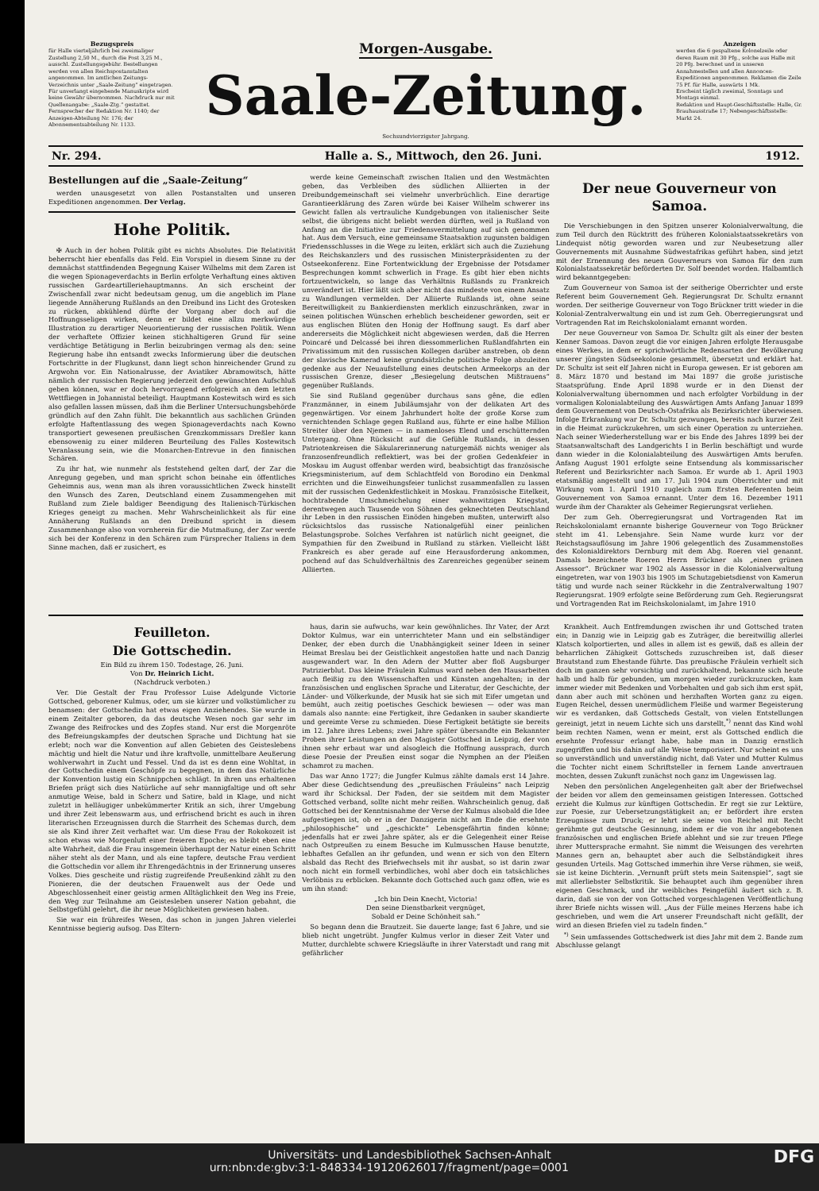Bezugspreis
für Halle vierteljährlich bei zweimaliger Zustellung 2,50 M., durch die Post 3,25 M., ausschl. Zustellungsgebühr. Bestellungen werden von allen Reichspostanstalten angenommen. Im amtlichen Zeitungs-Verzeichnis unter „Saale-Zeitung“ eingetragen.
Für unverlangt eingehende Manuskripte wird keine Gewähr übernommen. Nachdruck nur mit Quellenangabe: „Saale-Ztg.“ gestattet.
Fernsprecher der Redaktion Nr. 1140; der Anzeigen-Abteilung Nr. 176; der Abonnementsabteilung Nr. 1133.
Morgen-Ausgabe.
Saale-Zeitung.
Sechsundvierzigster Jahrgang.
Anzeigen
werden die 6 gespaltene Kolonelzeile oder deren Raum mit 30 Pfg., solche aus Halle mit 20 Pfg. berechnet und in unseren Annahmestellen und allen Annoncen-Expeditionen angenommen. Reklamen die Zeile 75 Pf. für Halle, auswärts 1 Mk.
Erscheint täglich zweimal, Sonntags und Montags einmal.
Redaktion und Haupt-Geschäftsstelle: Halle, Gr. Brauhausstraße 17; Nebengeschäftsstelle: Markt 24.
Nr. 294. Halle a. S., Mittwoch, den 26. Juni. 1912.
Bestellungen auf die „Saale-Zeitung“
werden unausgesetzt von allen Postanstalten und unseren Expeditionen angenommen. Der Verlag.
Hohe Politik.
✠ Auch in der hohen Politik gibt es nichts Absolutes. Die Relativität beherrscht hier ebenfalls das Feld. Ein Vorspiel in diesem Sinne zu der demnächst stattfindenden Begegnung Kaiser Wilhelms mit dem Zaren ist die wegen Spionageverdachts in Berlin erfolgte Verhaftung eines aktiven russischen Gardeartilleriehauptmanns. An sich erscheint der Zwischenfall zwar nicht bedeutsam genug, um die angeblich im Plane liegende Annäherung Rußlands an den Dreibund ins Licht des Grotesken zu rücken, abkühlend dürfte der Vorgang aber doch auf die Hoffnungsseligen wirken, denn er bildet eine allzu merkwürdige Illustration zu derartiger Neuorientierung der russischen Politik. Wenn der verhaftete Offizier keinen stichhaltigeren Grund für seine verdächtige Betätigung in Berlin beizubringen vermag als den: seine Regierung habe ihn entsandt zwecks Informierung über die deutschen Fortschritte in der Flugkunst, dann liegt schon hinreichender Grund zu Argwohn vor. Ein Nationalrusse, der Aviatiker Abramowitsch, hätte nämlich der russischen Regierung jederzeit den gewünschten Aufschluß geben können, war er doch hervorragend erfolgreich an dem letzten Wettfliegen in Johannistal beteiligt. Hauptmann Kostewitsch wird es sich also gefallen lassen müssen, daß ihm die Berliner Untersuchungsbehörde gründlich auf den Zahn fühlt. Die bekanntlich aus sachlichen Gründen erfolgte Haftentlassung des wegen Spionageverdachts nach Kowno transportiert gewesenen preußischen Grenzkommissars Dreßler kann ebensowenig zu einer milderen Beurteilung des Falles Kostewitsch Veranlassung sein, wie die Monarchen-Entrevue in den finnischen Schären.
Zu ihr hat, wie nunmehr als feststehend gelten darf, der Zar die Anregung gegeben, und man spricht schon beinahe ein öffentliches Geheimnis aus, wenn man als ihren voraussichtlichen Zweck hinstellt den Wunsch des Zaren, Deutschland einem Zusammengehen mit Rußland zum Ziele baldiger Beendigung des Italienisch-Türkischen Krieges geneigt zu machen. Mehr Wahrscheinlichkeit als für eine Annäherung Rußlands an den Dreibund spricht in diesem Zusammenhange also von vornherein für die Mutmaßung, der Zar werde sich bei der Konferenz in den Schären zum Fürsprecher Italiens in dem Sinne machen, daß er zusichert, es
werde keine Gemeinschaft zwischen Italien und den Westmächten geben, das Verbleiben des südlichen Alliierten in der Dreibundgemeinschaft sei vielmehr unverbrüchlich. Eine derartige Garantieerklärung des Zaren würde bei Kaiser Wilhelm schwerer ins Gewicht fallen als vertrauliche Kundgebungen von italienischer Seite selbst, die übrigens nicht beliebt werden dürften, weil ja Rußland von Anfang an die Initiative zur Friedensvermittelung auf sich genommen hat. Aus dem Versuch, eine gemeinsame Staatsaktion zugunsten baldigen Friedensschlusses in die Wege zu leiten, erklärt sich auch die Zuziehung des Reichskanzlers und des russischen Ministerpräsidenten zu der Ostseekonferenz. Eine Fortentwicklung der Ergebnisse der Potsdamer Besprechungen kommt schwerlich in Frage. Es gibt hier eben nichts fortzuentwickeln, so lange das Verhältnis Rußlands zu Frankreich unverändert ist. Hier läßt sich aber nicht das mindeste von einem Ansatz zu Wandlungen vermelden. Der Alliierte Rußlands ist, ohne seine Bereitwilligkeit zu Bankierdiensten merklich einzuschränken, zwar in seinen politischen Wünschen erheblich bescheidener geworden, seit er aus englischen Blüten den Honig der Hoffnung saugt. Es darf aber andererseits die Möglichkeit nicht abgewiesen werden, daß die Herren Poincaré und Delcassé bei ihren diessommerlichen Rußlandfahrten ein Privatissimum mit den russischen Kollegen darüber anstreben, ob denn der slavische Kamerad keine grundsätzliche politische Folge abzuleiten gedenke aus der Neuaufstellung eines deutschen Armeekorps an der russischen Grenze, dieser „Besiegelung deutschen Mißtrauens“ gegenüber Rußlands.
Sie sind Rußland gegenüber durchaus sans gêne, die edlen Franzmänner, in einem Jubiläumsjahr von der delikaten Art des gegenwärtigen. Vor einem Jahrhundert holte der große Korse zum vernichtenden Schlage gegen Rußland aus, führte er eine halbe Million Streiter über den Njemen — in namenloses Elend und erschütternden Untergang. Ohne Rücksicht auf die Gefühle Rußlands, in dessen Patriotenkreisen die Säkularerinnerung naturgemäß nichts weniger als franzosenfreundlich reflektiert, was bei der großen Gedenkfeier in Moskau im August offenbar werden wird, beabsichtigt das französische Kriegsministerium, auf dem Schlachtfeld von Borodino ein Denkmal errichten und die Einweihungsfeier tunlichst zusammenfallen zu lassen mit der russischen Gedenkfestlichkeit in Moskau. Französische Eitelkeit, hochtrabende Umschmeichelung einer wahnwitzigen Kriegstat, derentwegen auch Tausende von Söhnen des geknechteten Deutschland ihr Leben in den russischen Einöden hingeben mußten, unterwirft also rücksichtslos das russische Nationalgefühl einer peinlichen Belastungsprobe. Solches Verfahren ist natürlich nicht geeignet, die Sympathien für den Zweibund in Rußland zu stärken. Vielleicht läßt Frankreich es aber gerade auf eine Herausforderung ankommen, pochend auf das Schuldverhältnis des Zarenreiches gegenüber seinem Alliierten.
Der neue Gouverneur von Samoa.
Die Verschiebungen in den Spitzen unserer Kolonialverwaltung, die zum Teil durch den Rücktritt des früheren Kolonialstaatssekretärs von Lindequist nötig geworden waren und zur Neubesetzung aller Gouvernements mit Ausnahme Südwestafrikas geführt haben, sind jetzt mit der Ernennung des neuen Gouverneurs von Samoa für den zum Kolonialstaatssekretär beförderten Dr. Solf beendet worden. Halbamtlich wird bekanntgegeben:
Zum Gouverneur von Samoa ist der seitherige Oberrichter und erste Referent beim Gouvernement Geh. Regierungsrat Dr. Schultz ernannt worden. Der seitherige Gouverneur von Togo Brückner tritt wieder in die Kolonial-Zentralverwaltung ein und ist zum Geh. Oberregierungsrat und Vortragenden Rat im Reichskolonialamt ernannt worden.
Der neue Gouverneur von Samoa Dr. Schultz gilt als einer der besten Kenner Samoas. Davon zeugt die vor einigen Jahren erfolgte Herausgabe eines Werkes, in dem er sprichwörtliche Redensarten der Bevölkerung unserer jüngsten Südseekolonie gesammelt, übersetzt und erklärt hat. Dr. Schultz ist seit elf Jahren nicht in Europa gewesen. Er ist geboren am 8. März 1870 und bestand im Mai 1897 die große juristische Staatsprüfung. Ende April 1898 wurde er in den Dienst der Kolonialverwaltung übernommen und nach erfolgter Vorbildung in der vormaligen Kolonialabteilung des Auswärtigen Amts Anfang Januar 1899 dem Gouvernement von Deutsch-Ostafrika als Bezirksrichter überwiesen. Infolge Erkrankung war Dr. Schultz gezwungen, bereits nach kurzer Zeit in die Heimat zurückzukehren, um sich einer Operation zu unterziehen. Nach seiner Wiederherstellung war er bis Ende des Jahres 1899 bei der Staatsanwaltschaft des Landgerichts I in Berlin beschäftigt und wurde dann wieder in die Kolonialabteilung des Auswärtigen Amts berufen. Anfang August 1901 erfolgte seine Entsendung als kommissarischer Referent und Bezirksrichter nach Samoa. Er wurde ab 1. April 1903 etatsmäßig angestellt und am 17. Juli 1904 zum Oberrichter und mit Wirkung vom 1. April 1910 zugleich zum Ersten Referenten beim Gouvernement von Samoa ernannt. Unter dem 16. Dezember 1911 wurde ihm der Charakter als Geheimer Regierungsrat verliehen.
Der zum Geh. Oberregierungsrat und Vortragenden Rat im Reichskolonialamt ernannte bisherige Gouverneur von Togo Brückner steht im 41. Lebensjahre. Sein Name wurde kurz vor der Reichstagsauflösung im Jahre 1906 gelegentlich des Zusammenstoßes des Kolonialdirektors Dernburg mit dem Abg. Roeren viel genannt. Damals bezeichnete Roeren Herrn Brückner als „einen grünen Assessor“. Brückner war 1902 als Assessor in die Kolonialverwaltung eingetreten, war von 1903 bis 1905 im Schutzgebietsdienst von Kamerun tätig und wurde nach seiner Rückkehr in die Zentralverwaltung 1907 Regierungsrat. 1909 erfolgte seine Beförderung zum Geh. Regierungsrat und Vortragenden Rat im Reichskolonialamt, im Jahre 1910
Feuilleton.
Die Gottschedin.
Ein Bild zu ihrem 150. Todestage, 26. Juni.
Von Dr. Heinrich Licht.
(Nachdruck verboten.)
Ver. Die Gestalt der Frau Professor Luise Adelgunde Victorie Gottsched, geborener Kulmus, oder, um sie kürzer und volkstümlicher zu benamsen: der Gottschedin hat etwas eigen Anziehendes. Sie wurde in einem Zeitalter geboren, da das deutsche Wesen noch gar sehr im Zwange des Reifrockes und des Zopfes stand. Nur erst die Morgenröte des Befreiungskampfes der deutschen Sprache und Dichtung hat sie erlebt; noch war die Konvention auf allen Gebieten des Geisteslebens mächtig und hielt die Natur und ihre kraftvolle, unmittelbare Aeußerung wohlverwahrt in Zucht und Fessel. Und da ist es denn eine Wohltat, in der Gottschedin einem Geschöpfe zu begegnen, in dem das Natürliche der Konvention lustig ein Schnippchen schlägt. In ihren uns erhaltenen Briefen prägt sich dies Natürliche auf sehr mannigfaltige und oft sehr anmutige Weise, bald in Scherz und Satire, bald in Klage, und nicht zuletzt in helläugiger unbekümmerter Kritik an sich, ihrer Umgebung und ihrer Zeit lebenswarm aus, und erfrischend bricht es auch in ihren literarischen Erzeugnissen durch die Starrheit des Schemas durch, dem sie als Kind ihrer Zeit verhaftet war. Um diese Frau der Rokokozeit ist schon etwas wie Morgenluft einer freieren Epoche; es bleibt eben eine alte Wahrheit, daß die Frau insgemein überhaupt der Natur einen Schritt näher steht als der Mann, und als eine tapfere, deutsche Frau verdient die Gottschedin vor allem ihr Ehrengedächtnis in der Erinnerung unseres Volkes. Dies gescheite und rüstig zugreifende Preußenkind zählt zu den Pionieren, die der deutschen Frauenwelt aus der Oede und Abgeschlossenheit einer geistig armen Alltäglichkeit den Weg ins Freie, den Weg zur Teilnahme am Geistesleben unserer Nation gebahnt, die Selbstgefühl gelehrt, die ihr neue Möglichkeiten gewiesen haben.
Sie war ein frühreifes Wesen, das schon in jungen Jahren vielerlei Kenntnisse begierig aufsog. Das Eltern-
haus, darin sie aufwuchs, war kein gewöhnliches. Ihr Vater, der Arzt Doktor Kulmus, war ein unterrichteter Mann und ein selbständiger Denker, der eben durch die Unabhängigkeit seiner Ideen in seiner Heimat Breslau bei der Geistlichkeit angestoßen hatte und nach Danzig ausgewandert war. In den Adern der Mutter aber floß Augsburger Patrizierblut. Das kleine Fräulein Kulmus ward neben den Hausarbeiten auch fleißig zu den Wissenschaften und Künsten angehalten; in der französischen und englischen Sprache und Literatur, der Geschichte, der Länder- und Völkerkunde, der Musik hat sie sich mit Eifer umgetan und bemüht, auch zeitig poetisches Geschick bewiesen — oder was man damals also nannte: eine Fertigkeit, ihre Gedanken in sauber skandierte und gereimte Verse zu schmieden. Diese Fertigkeit betätigte sie bereits im 12. Jahre ihres Lebens; zwei Jahre später übersandte ein Bekannter Proben ihrer Leistungen an den Magister Gottsched in Leipzig, der von ihnen sehr erbaut war und alsogleich die Hoffnung aussprach, durch diese Poesie der Preußen einst sogar die Nymphen an der Pleißen schamrot zu machen.
Das war Anno 1727; die Jungfer Kulmus zählte damals erst 14 Jahre. Aber diese Gedichtsendung des „preußischen Fräuleins“ nach Leipzig ward ihr Schicksal. Der Faden, der sie seitdem mit dem Magister Gottsched verband, sollte nicht mehr reißen. Wahrscheinlich genug, daß Gottsched bei der Kenntnisnahme der Verse der Kulmus alsobald die Idee aufgestiegen ist, ob er in der Danzigerin nicht am Ende die ersehnte „philosophische“ und „geschickte“ Lebensgefährtin finden könne; jedenfalls hat er zwei Jahre später, als er die Gelegenheit einer Reise nach Ostpreußen zu einem Besuche im Kulmusschen Hause benutzte, lebhaftes Gefallen an ihr gefunden, und wenn er sich von den Eltern alsbald das Recht des Briefwechsels mit ihr ausbat, so ist darin zwar noch nicht ein formell verbindliches, wohl aber doch ein tatsächliches Verlöbnis zu erblicken. Bekannte doch Gottsched auch ganz offen, wie es um ihn stand:
„Ich bin Dein Knecht, Victoria!
Den seine Dienstbarkeit vergnüget,
Sobald er Deine Schönheit sah.“
So begann denn die Brautzeit. Sie dauerte lange; fast 6 Jahre, und sie blieb nicht ungetrübt. Jungfer Kulmus verlor in dieser Zeit Vater und Mutter, durchlebte schwere Kriegsläufte in ihrer Vaterstadt und rang mit gefährlicher
Krankheit. Auch Entfremdungen zwischen ihr und Gottsched traten ein; in Danzig wie in Leipzig gab es Zuträger, die bereitwillig allerlei Klatsch kolportierten, und alles in allem ist es gewiß, daß es allein der beharrlichen Zähigkeit Gottscheds zuzuschreiben ist, daß dieser Brautstand zum Ehestande führte. Das preußische Fräulein verhielt sich doch im ganzen sehr vorsichtig und zurückhaltend, bekannte sich heute halb und halb für gebunden, um morgen wieder zurückzuzucken, kam immer wieder mit Bedenken und Vorbehalten und gab sich ihm erst spät, dann aber auch mit schönen und herzhaften Worten ganz zu eigen. Eugen Reichel, dessen unermüdlichem Fleiße und warmer Begeisterung wir es verdanken, daß Gottscheds Gestalt, von vielen Entstellungen gereinigt, jetzt in neuem Lichte sich uns darstellt,<sup>*)</sup> nennt das Kind wohl beim rechten Namen, wenn er meint, erst als Gottsched endlich die ersehnte Professur erlangt habe, habe man in Danzig ernstlich zugegriffen und bis dahin auf alle Weise temporisiert. Nur scheint es uns so unverständlich und unverständig nicht, daß Vater und Mutter Kulmus die Tochter nicht einem Schriftsteller in fernem Lande anvertrauen mochten, dessen Zukunft zunächst noch ganz im Ungewissen lag.
Neben den persönlichen Angelegenheiten galt aber der Briefwechsel der beiden vor allem den gemeinsamen geistigen Interessen. Gottsched erzieht die Kulmus zur künftigen Gottschedin. Er regt sie zur Lektüre, zur Poesie, zur Uebersetzungstätigkeit an; er befördert ihre ersten Erzeugnisse zum Druck; er lehrt sie seine von Reichel mit Recht gerühmte gut deutsche Gesinnung, indem er die von ihr angebotenen französischen und englischen Briefe ablehnt und sie zur treuen Pflege ihrer Muttersprache ermahnt. Sie nimmt die Weisungen des verehrten Mannes gern an, behauptet aber auch die Selbständigkeit ihres gesunden Urteils. Mag Gottsched immerhin ihre Verse rühmen, sie weiß, sie ist keine Dichterin. „Vernunft prüft stets mein Saitenspiel“, sagt sie mit allerliebster Selbstkritik. Sie behauptet auch ihm gegenüber ihren eigenen Geschmack, und ihr weibliches Feingefühl äußert sich z. B. darin, daß sie von der von Gottsched vorgeschlagenen Veröffentlichung ihrer Briefe nichts wissen will. „Aus der Fülle meines Herzens habe ich geschrieben, und wem die Art unserer Freundschaft nicht gefällt, der wird an diesen Briefen viel zu tadeln finden.“
<sup>*)</sup> Sein umfassendes Gottschedwerk ist dies Jahr mit dem 2. Bande zum Abschlusse gelangt
Universitäts- und Landesbibliothek Sachsen-Anhalt
urn:nbn:de:gbv:3:1-848334-19120626017/fragment/page=0001 DFG